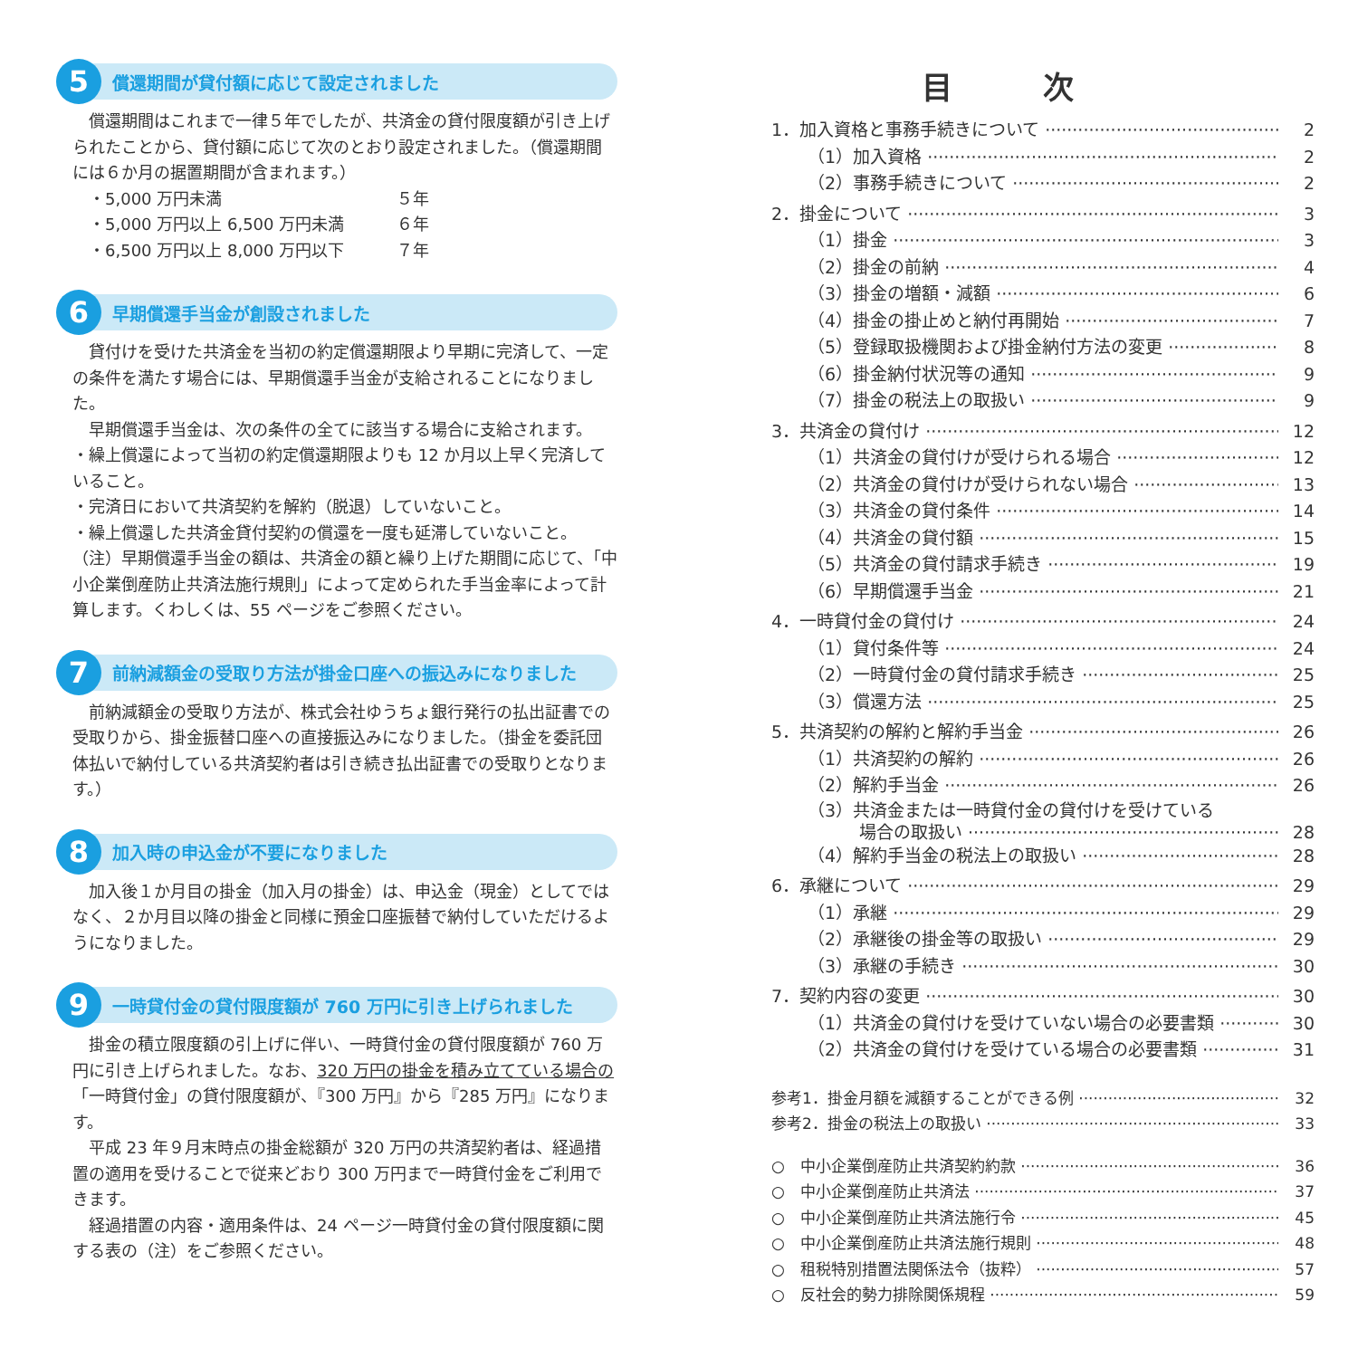5
償還期間が貸付額に応じて設定されました
償還期間はこれまで一律５年でしたが、共済金の貸付限度額が引き上げられたことから、貸付額に応じて次のとおり設定されました。（償還期間には６か月の据置期間が含まれます。）
・5,000 万円未満 ５年
・5,000 万円以上 6,500 万円未満 ６年
・6,500 万円以上 8,000 万円以下 ７年
6
早期償還手当金が創設されました
貸付けを受けた共済金を当初の約定償還期限より早期に完済して、一定の条件を満たす場合には、早期償還手当金が支給されることになりました。
早期償還手当金は、次の条件の全てに該当する場合に支給されます。
・繰上償還によって当初の約定償還期限よりも 12 か月以上早く完済していること。
・完済日において共済契約を解約（脱退）していないこと。
・繰上償還した共済金貸付契約の償還を一度も延滞していないこと。
（注）早期償還手当金の額は、共済金の額と繰り上げた期間に応じて、「中小企業倒産防止共済法施行規則」によって定められた手当金率によって計算します。くわしくは、55 ページをご参照ください。
7
前納減額金の受取り方法が掛金口座への振込みになりました
前納減額金の受取り方法が、株式会社ゆうちょ銀行発行の払出証書での受取りから、掛金振替口座への直接振込みになりました。（掛金を委託団体払いで納付している共済契約者は引き続き払出証書での受取りとなります。）
8
加入時の申込金が不要になりました
加入後１か月目の掛金（加入月の掛金）は、申込金（現金）としてではなく、２か月目以降の掛金と同様に預金口座振替で納付していただけるようになりました。
9
一時貸付金の貸付限度額が 760 万円に引き上げられました
掛金の積立限度額の引上げに伴い、一時貸付金の貸付限度額が 760 万円に引き上げられました。なお、320 万円の掛金を積み立てている場合の「一時貸付金」の貸付限度額が、『300 万円』から『285 万円』になります。
平成 23 年９月末時点の掛金総額が 320 万円の共済契約者は、経過措置の適用を受けることで従来どおり 300 万円まで一時貸付金をご利用できます。
経過措置の内容・適用条件は、24 ページ一時貸付金の貸付限度額に関する表の（注）をご参照ください。
目次
1．加入資格と事務手続きについて 2
（1）加入資格 2
（2）事務手続きについて 2
2．掛金について 3
（1）掛金 3
（2）掛金の前納 4
（3）掛金の増額・減額 6
（4）掛金の掛止めと納付再開始 7
（5）登録取扱機関および掛金納付方法の変更 8
（6）掛金納付状況等の通知 9
（7）掛金の税法上の取扱い 9
3．共済金の貸付け 12
（1）共済金の貸付けが受けられる場合 12
（2）共済金の貸付けが受けられない場合 13
（3）共済金の貸付条件 14
（4）共済金の貸付額 15
（5）共済金の貸付請求手続き 19
（6）早期償還手当金 21
4．一時貸付金の貸付け 24
（1）貸付条件等 24
（2）一時貸付金の貸付請求手続き 25
（3）償還方法 25
5．共済契約の解約と解約手当金 26
（1）共済契約の解約 26
（2）解約手当金 26
（3）共済金または一時貸付金の貸付けを受けている
　　　場合の取扱い 28
（4）解約手当金の税法上の取扱い 28
6．承継について 29
（1）承継 29
（2）承継後の掛金等の取扱い 29
（3）承継の手続き 30
7．契約内容の変更 30
（1）共済金の貸付けを受けていない場合の必要書類 30
（2）共済金の貸付けを受けている場合の必要書類 31
参考1．掛金月額を減額することができる例 32
参考2．掛金の税法上の取扱い 33
○　中小企業倒産防止共済契約約款 36
○　中小企業倒産防止共済法 37
○　中小企業倒産防止共済法施行令 45
○　中小企業倒産防止共済法施行規則 48
○　租税特別措置法関係法令（抜粋） 57
○　反社会的勢力排除関係規程 59